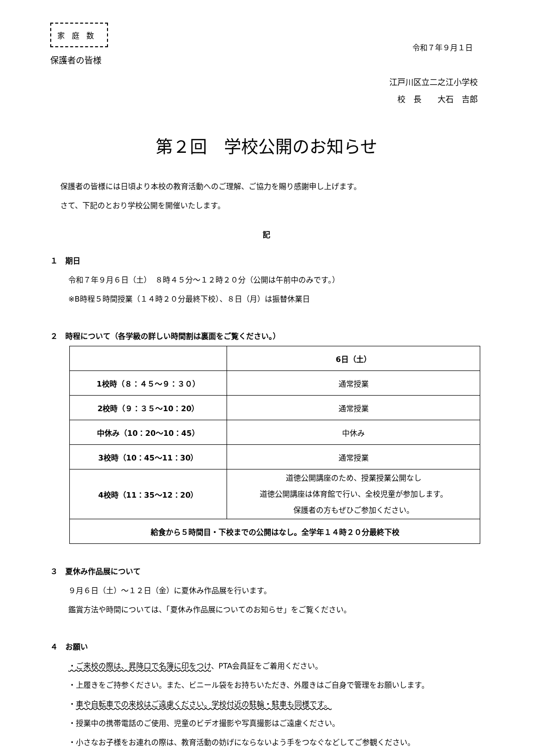家庭数
保護者の皆様
令和７年９月１日
江戸川区立二之江小学校
校　長　　大石　吉郎
第２回　学校公開のお知らせ
保護者の皆様には日頃より本校の教育活動へのご理解、ご協力を賜り感謝申し上げます。
さて、下記のとおり学校公開を開催いたします。
記
１　期日
令和７年９月６日（土）　８時４５分～１２時２０分（公開は午前中のみです。）
※B時程５時間授業（１４時２０分最終下校）、８日（月）は振替休業日
２　時程について（各学級の詳しい時間割は裏面をご覧ください。）
| | 6日（土） |
| --- | --- |
| 1校時（８：４５～９：３０） | 通常授業 |
| 2校時（９：３５～10：20） | 通常授業 |
| 中休み（10：20～10：45） | 中休み |
| 3校時（10：45～11：30） | 通常授業 |
| 4校時（11：35～12：20） | 道徳公開講座のため、授業授業公開なし 道徳公開講座は体育館で行い、全校児童が参加します。 保護者の方もぜひご参加ください。 |
| 給食から５時間目・下校までの公開はなし。全学年１４時２０分最終下校 | |
３　夏休み作品展について
９月６日（土）～１２日（金）に夏休み作品展を行います。
鑑賞方法や時間については、「夏休み作品展についてのお知らせ」をご覧ください。
４　お願い
・ご来校の際は、昇降口で名簿に印をつけ、PTA会員証をご着用ください。
・上履きをご持参ください。また、ビニール袋をお持ちいただき、外履きはご自身で管理をお願いします。
・車や自転車での来校はご遠慮ください。学校付近の駐輪・駐車も同様です。
・授業中の携帯電話のご使用、児童のビデオ撮影や写真撮影はご遠慮ください。
・小さなお子様をお連れの際は、教育活動の妨げにならないよう手をつなぐなどしてご参観ください。